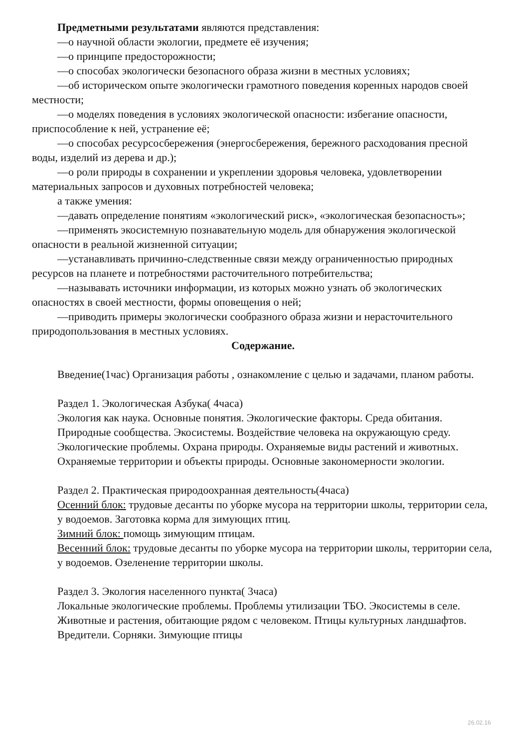Предметными результатами являются представления:
—о научной области экологии, предмете её изучения;
—о принципе предосторожности;
—о способах экологически безопасного образа жизни в местных условиях;
—об историческом опыте экологически грамотного поведения коренных народов своей местности;
—о моделях поведения в условиях экологической опасности: избегание опасности, приспособление к ней, устранение её;
—о способах ресурсосбережения (энергосбережения, бережного расходования пресной воды, изделий из дерева и др.);
—о роли природы в сохранении и укреплении здоровья человека, удовлетворении материальных запросов и духовных потребностей человека;
а также умения:
—давать определение понятиям «экологический риск», «экологическая безопасность»;
—применять экосистемную познавательную модель для обнаружения экологической опасности в реальной жизненной ситуации;
—устанавливать причинно-следственные связи между ограниченностью природных ресурсов на планете и потребностями расточительного потребительства;
—называвать источники информации, из которых можно узнать об экологических опасностях в своей местности, формы оповещения о ней;
—приводить примеры экологически сообразного образа жизни и нерасточительного природопользования в местных условиях.
Содержание.
Введение(1час) Организация работы , ознакомление с целью и задачами, планом работы.
Раздел 1. Экологическая Азбука( 4часа)
Экология как наука. Основные понятия. Экологические факторы. Среда обитания. Природные сообщества. Экосистемы. Воздействие человека на окружающую среду. Экологические проблемы. Охрана природы. Охраняемые виды растений и животных. Охраняемые территории и объекты природы. Основные закономерности экологии.
Раздел 2. Практическая природоохранная деятельность(4часа)
Осенний блок: трудовые десанты по уборке мусора на территории школы, территории села, у водоемов. Заготовка корма для зимующих птиц.
Зимний блок: помощь зимующим птицам.
Весенний блок: трудовые десанты по уборке мусора на территории школы, территории села, у водоемов. Озеленение территории школы.
Раздел 3. Экология населенного пункта( 3часа)
Локальные экологические проблемы. Проблемы утилизации ТБО. Экосистемы в селе. Животные и растения, обитающие рядом с человеком. Птицы культурных ландшафтов. Вредители. Сорняки. Зимующие птицы
26.02.16